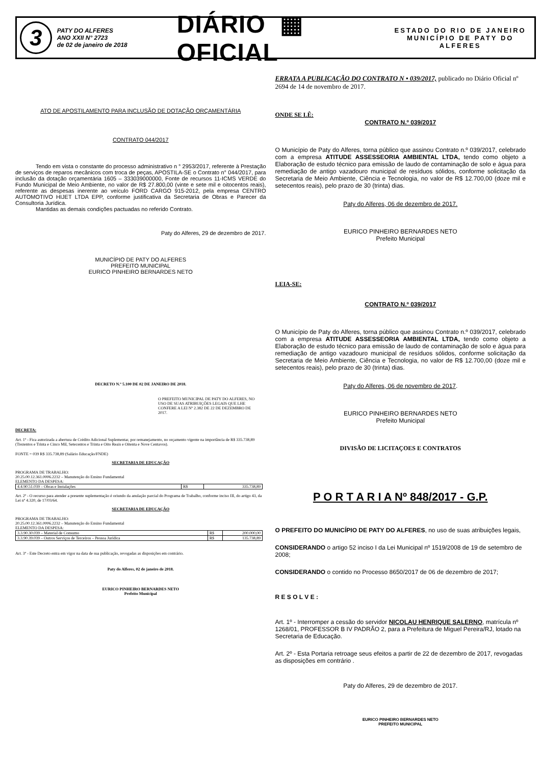3
PATY DO ALFERES
ANO XXII N° 2723
de 02 de janeiro de 2018
DIÁRIO ▦ OFICIAL
ESTADO DO RIO DE JANEIRO
MUNICÍPIO DE PATY DO ALFERES
ATO DE APOSTILAMENTO PARA INCLUSÃO DE DOTAÇÃO ORÇAMENTÁRIA
CONTRATO 044/2017
Tendo em vista o constante do processo administrativo n ° 2953/2017, referente à Prestação de serviços de reparos mecânicos com troca de peças, APOSTILA-SE o Contrato n° 044/2017, para inclusão da dotação orçamentária 1605 – 333039000000, Fonte de recursos 11-ICMS VERDE do Fundo Municipal de Meio Ambiente, no valor de R$ 27.800,00 (vinte e sete mil e oitocentos reais), referente as despesas inerente ao veículo FORD CARGO 915-2012, pela empresa CENTRO AUTOMOTIVO HIJET LTDA EPP, conforme justificativa da Secretaria de Obras e Parecer da Consultoria Jurídica.
Mantidas as demais condições pactuadas no referido Contrato.
Paty do Alferes, 29 de dezembro de 2017.
MUNICÍPIO DE PATY DO ALFERES
PREFEITO MUNICIPAL
EURICO PINHEIRO BERNARDES NETO
DECRETO N.º 5.100 DE 02 DE JANEIRO DE 2018.
O PREFEITO MUNICIPAL DE PATY DO ALFERES, NO USO DE SUAS ATRIBUIÇÕES LEGAIS QUE LHE CONFERE A LEI Nº 2.382 DE 22 DE DEZEMBRO DE 2017.
DECRETA:
Art. 1º - Fica autorizada a abertura de Crédito Adicional Suplementar, por remanejamento, no orçamento vigente na importância de R$ 335.738,89 (Trezentos e Trinta e Cinco Mil, Setecentos e Trinta e Oito Reais e Oitenta e Nove Centavos).
FONTE = 039 R$ 335.738,89 (Salário Educação/FNDE)
SECRETARIA DE EDUCAÇÃO
PROGRAMA DE TRABALHO:
20.25.00.12.361.0006.2232 – Manutenção do Ensino Fundamental
ELEMENTO DA DESPESA:
| 4.4.90.51.039 – Obras e Instalações | R$ | 335.738,89 |
Art. 2º - O recurso para atender a presente suplementação é oriundo da anulação parcial do Programa de Trabalho, conforme inciso III, do artigo 43, da Lei nº 4.320, de 17/03/64.
SECRETARIA DE EDUCAÇÃO
PROGRAMA DE TRABALHO:
20.25.00.12.361.0006.2232 – Manutenção do Ensino Fundamental
ELEMENTO DA DESPESA:
| 3.3.90.30.039 – Material de Consumo | R$ | 200.000,00 |
| 3.3.90.39.039 – Outros Serviços de Terceiros – Pessoa Jurídica | R$ | 135.738,89 |
Art. 3º - Este Decreto entra em vigor na data de sua publicação, revogadas as disposições em contrário.
Paty do Alferes, 02 de janeiro de 2018.
EURICO PINHEIRO BERNARDES NETO
Prefeito Municipal
ERRATA A PUBLICAÇÃO DO CONTRATO N • 039/2017, publicado no Diário Oficial nº 2694 de 14 de novembro de 2017.
ONDE SE LÊ:
CONTRATO N.º 039/2017
O Município de Paty do Alferes, torna público que assinou Contrato n.º 039/2017, celebrado com a empresa ATITUDE ASSESSEORIA AMBIENTAL LTDA, tendo como objeto a Elaboração de estudo técnico para emissão de laudo de contaminação de solo e água para remediação de antigo vazadouro municipal de resíduos sólidos, conforme solicitação da Secretaria de Meio Ambiente, Ciência e Tecnologia, no valor de R$ 12.700,00 (doze mil e setecentos reais), pelo prazo de 30 (trinta) dias.
Paty do Alferes, 06 de dezembro de 2017.
EURICO PINHEIRO BERNARDES NETO
Prefeito Municipal
LEIA-SE:
CONTRATO N.º 039/2017
O Município de Paty do Alferes, torna público que assinou Contrato n.º 039/2017, celebrado com a empresa ATITUDE ASSESSEORIA AMBIENTAL LTDA, tendo como objeto a Elaboração de estudo técnico para emissão de laudo de contaminação de solo e água para remediação de antigo vazadouro municipal de resíduos sólidos, conforme solicitação da Secretaria de Meio Ambiente, Ciência e Tecnologia, no valor de R$ 12.700,00 (doze mil e setecentos reais), pelo prazo de 30 (trinta) dias.
Paty do Alferes, 06 de novembro de 2017.
EURICO PINHEIRO BERNARDES NETO
Prefeito Municipal
DIVISÃO DE LICITAÇOES E CONTRATOS
P O R T A R I A Nº 848/2017 - G.P.
O PREFEITO DO MUNICÍPIO DE PATY DO ALFERES, no uso de suas atribuições legais,
CONSIDERANDO o artigo 52 inciso I da Lei Municipal nº 1519/2008 de 19 de setembro de 2008;
CONSIDERANDO o contido no Processo 8650/2017 de 06 de dezembro de 2017;
R E S O L V E :
Art. 1º - Interromper a cessão do servidor NICOLAU HENRIQUE SALERNO, matrícula nº 1268/01, PROFESSOR B IV PADRÃO 2, para a Prefeitura de Miguel Pereira/RJ, lotado na Secretaria de Educação.
Art. 2º - Esta Portaria retroage seus efeitos a partir de 22 de dezembro de 2017, revogadas as disposições em contrário .
Paty do Alferes, 29 de dezembro de 2017.
EURICO PINHEIRO BERNARDES NETO
PREFEITO MUNICIPAL